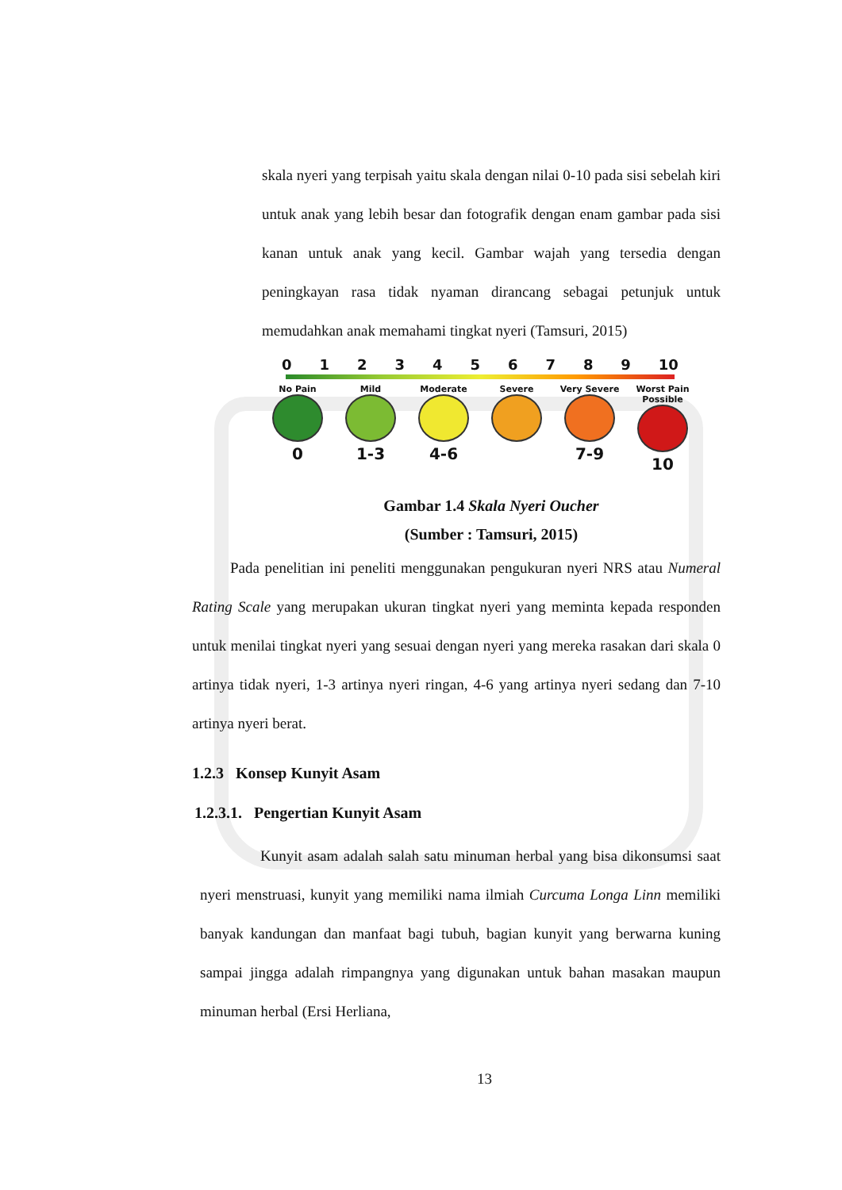skala nyeri yang terpisah yaitu skala dengan nilai 0-10 pada sisi sebelah kiri untuk anak yang lebih besar dan fotografik dengan enam gambar pada sisi kanan untuk anak yang kecil. Gambar wajah yang tersedia dengan peningkayan rasa tidak nyaman dirancang sebagai petunjuk untuk memudahkan anak memahami tingkat nyeri (Tamsuri, 2015)
0 1 2 3 4 5 6 7 8 9 10
No Pain
0
Mild
1-3
Moderate
4-6
Severe
Very Severe
7-9
Worst Pain Possible
10
Gambar 1.4 Skala Nyeri Oucher
(Sumber : Tamsuri, 2015)
Pada penelitian ini peneliti menggunakan pengukuran nyeri NRS atau Numeral Rating Scale yang merupakan ukuran tingkat nyeri yang meminta kepada responden untuk menilai tingkat nyeri yang sesuai dengan nyeri yang mereka rasakan dari skala 0 artinya tidak nyeri, 1-3 artinya nyeri ringan, 4-6 yang artinya nyeri sedang dan 7-10 artinya nyeri berat.
1.2.3 Konsep Kunyit Asam
1.2.3.1. Pengertian Kunyit Asam
Kunyit asam adalah salah satu minuman herbal yang bisa dikonsumsi saat nyeri menstruasi, kunyit yang memiliki nama ilmiah Curcuma Longa Linn memiliki banyak kandungan dan manfaat bagi tubuh, bagian kunyit yang berwarna kuning sampai jingga adalah rimpangnya yang digunakan untuk bahan masakan maupun minuman herbal (Ersi Herliana,
13